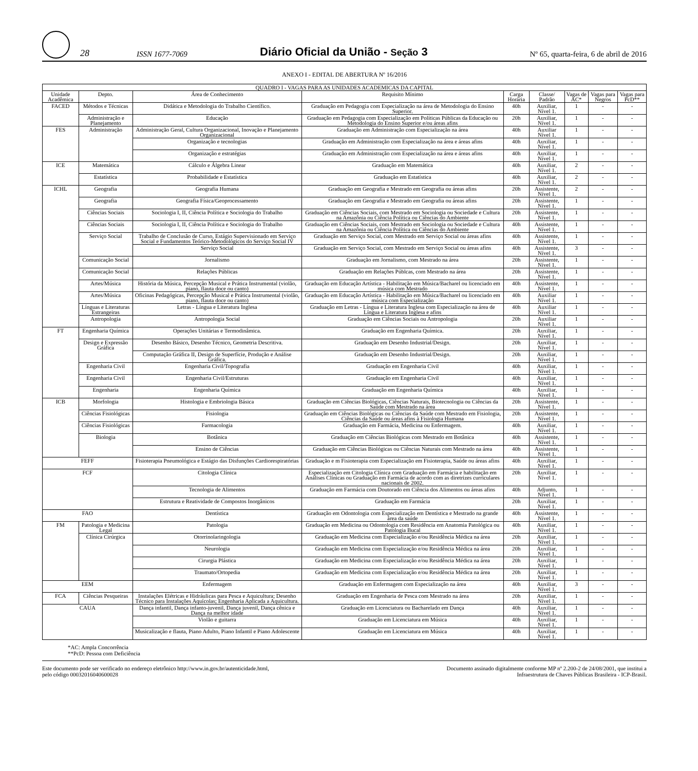28 ISSN 1677-7069 Diário Oficial da União - Seção 3 Nº 65, quarta-feira, 6 de abril de 2016
ANEXO I - EDITAL DE ABERTURA Nº 16/2016
| QUADRO I - VAGAS PARA AS UNIDADES ACADEMICAS DA CAPITAL | | | | | | | | |
| --- | --- | --- | --- | --- | --- | --- | --- | --- |
| Unidade Acadêmica | Depto. | Área de Conhecimento | Requisito Mínimo | Carga Horária | Classe/ Padrão | Vagas de AC* | Vagas para Negros | Vagas para PcD** |
| FACED | Métodos e Técnicas | Didática e Metodologia do Trabalho Científico. | Graduação em Pedagogia com Especialização na área de Metodologia do Ensino Superior. | 40h | Auxiliar, Nível 1. | 1 | - | - |
| | Administração e Planejamento | Educação | Graduação em Pedagogia com Especialização em Políticas Públicas da Educação ou Metodologia do Ensino Superior e/ou áreas afins | 20h | Auxiliar, Nível 1. | 1 | - | - |
| FES | Administração | Administração Geral, Cultura Organizacional, Inovação e Planejamento Organizacional | Graduação em Administração com Especialização na área | 40h | Auxiliar Nível 1. | 1 | - | - |
| | | Organização e tecnologias | Graduação em Administração com Especialização na área e áreas afins | 40h | Auxiliar, Nível 1. | 1 | - | - |
| | | Organização e estratégias | Graduação em Administração com Especialização na área e áreas afins | 40h | Auxiliar, Nível 1. | 1 | - | - |
| ICE | Matemática | Cálculo e Álgebra Linear | Graduação em Matemática | 40h | Auxiliar, Nível 1. | 2 | - | - |
| | Estatística | Probabilidade e Estatística | Graduação em Estatística | 40h | Auxiliar, Nível 1. | 2 | - | - |
| ICHL | Geografia | Geografia Humana | Graduação em Geografia e Mestrado em Geografia ou áreas afins | 20h | Assistente, Nível 1. | 2 | - | - |
| | Geografia | Geografia Física/Geoprocessamento | Graduação em Geografia e Mestrado em Geografia ou áreas afins | 20h | Assistente, Nível 1. | 1 | - | - |
| | Ciências Sociais | Sociologia I, II, Ciência Política e Sociologia do Trabalho | Graduação em Ciências Sociais, com Mestrado em Sociologia ou Sociedade e Cultura na Amazônia ou Ciência Política ou Ciências do Ambiente | 20h | Assistente, Nível 1. | 1 | - | - |
| | Ciências Sociais | Sociologia I, II, Ciência Política e Sociologia do Trabalho | Graduação em Ciências Sociais, com Mestrado em Sociologia ou Sociedade e Cultura na Amazônia ou Ciência Política ou Ciências do Ambiente | 40h | Assistente, Nível 1. | 1 | - | - |
| | Serviço Social | Trabalho de Conclusão de Curso, Estágio Supervisionado em Serviço Social e Fundamentos Teórico-Metodológicos do Serviço Social IV | Graduação em Serviço Social, com Mestrado em Serviço Social ou áreas afins | 40h | Assistente, Nível 1. | 1 | - | - |
| | | Serviço Social | Graduação em Serviço Social, com Mestrado em Serviço Social ou áreas afins | 40h | Assistente, Nível 1. | 3 | - | - |
| | Comunicação Social | Jornalismo | Graduação em Jornalismo, com Mestrado na área | 20h | Assistente, Nível 1. | 1 | - | - |
| | Comunicação Social | Relações Públicas | Graduação em Relações Públcas, com Mestrado na área | 20h | Assistente, Nível 1. | 1 | - | - |
| | Artes/Música | História da Música, Percepção Musical e Prática Instrumental (violão, piano, flauta doce ou canto) | Graduação em Educação Artística - Habilitação em Música/Bacharel ou licenciado em música com Mestrado | 40h | Assistente, Nível 1. | 1 | - | - |
| | Artes/Música | Oficinas Pedagógicas, Percepção Musical e Prática Instrumental (violão, piano, flauta doce ou canto) | Graduação em Educação Artística - Habilitação em Música/Bacharel ou licenciado em música com Especialização | 40h | Auxiliar Nível 1. | 1 | - | - |
| | Línguas e Literaturas Estrangeiras | Letras - Língua e Literatura Inglesa | Graduação em Letras - Língua e Literatura Inglesa com Especialização na área de Língua e Literatura Inglesa e afins | 40h | Auxiliar Nível 1. | 1 | - | - |
| | Antropologia | Antropologia Social | Graduação em Ciências Sociais ou Antropologia | 20h | Auxiliar Nível 1. | 1 | - | - |
| FT | Engenharia Química | Operações Unitárias e Termodinâmica. | Graduação em Engenharia Química. | 20h | Auxiliar, Nível 1. | 1 | - | - |
| | Design e Expressão Gráfica | Desenho Básico, Desenho Técnico, Geometria Descritiva. | Graduação em Desenho Industrial/Design. | 20h | Auxiliar, Nível 1. | 1 | - | - |
| | | Computação Gráfica II, Design de Superfície, Produção e Análise Gráfica. | Graduação em Desenho Industrial/Design. | 20h | Auxiliar, Nível 1. | 1 | - | - |
| | Engenharia Civil | Engenharia Civil/Topografia | Graduação em Engenharia Civil | 40h | Auxiliar, Nível 1. | 1 | - | - |
| | Engenharia Civil | Engenharia Civil/Estruturas | Graduação em Engenharia Civil | 40h | Auxiliar, Nível 1. | 1 | - | - |
| | Engenharia | Engenharia Química | Graduação em Engenharia Química | 40h | Auxiliar, Nível 1. | 1 | - | - |
| ICB | Morfologia | Histologia e Embriologia Básica | Graduação em Ciências Biológicas, Ciências Naturais, Biotecnologia ou Ciências da Saúde com Mestrado na área | 20h | Assistente, Nível 1. | 1 | - | - |
| | Ciências Fisiológicas | Fisiologia | Graduação em Ciências Biológicas ou Ciências da Saúde com Mestrado em Fisiologia, Ciências da Saúde ou áreas afins à Fisiologia Humana | 20h | Assistente, Nível 1. | 1 | - | - |
| | Ciências Fisiológicas | Farmacologia | Graduação em Farmácia, Medicina ou Enfermagem. | 40h | Auxiliar, Nível 1. | 1 | - | - |
| | Biologia | Botânica | Graduação em Ciências Biológicas com Mestrado em Botânica | 40h | Assistente, Nível 1. | 1 | - | - |
| | | Ensino de Ciências | Graduação em Ciências Biológicas ou Ciências Naturais com Mestrado na área | 40h | Assistente, Nível 1. | 1 | - | - |
| FEFF | | Fisioterapia Pneumológica e Estágio das Disfunções Cardiorespiratórias | Graduação e m Fisioterapia com Especialização em Fisioterapia, Saúde ou áreas afins | 40h | Auxiliar, Nível 1. | 1 | - | - |
| FCF | | Citologia Clínica | Especialização em Citologia Clínica com Graduação em Farmácia e habilitação em Análises Clínicas ou Graduação em Farmácia de acordo com as diretrizes curriculares nacionais de 2002. | 20h | Auxiliar, Nível 1. | 1 | - | - |
| | | Tecnologia de Alimentos | Graduação em Farmácia com Doutorado em Ciência dos Alimentos ou áreas afins | 40h | Adjunto, Nível 1. | 1 | - | - |
| | | Estrutura e Reatividade de Compostos Inorgânicos | Graduação em Farmácia | 20h | Auxiliar, Nível 1. | 1 | - | - |
| FAO | | Dentística | Graduação em Odontologia com Especialização em Dentística e Mestrado na grande área da saúde | 40h | Assistente, Nível 1. | 1 | - | - |
| FM | Patologia e Medicina Legal | Patologia | Graduação em Medicina ou Odontologia com Residência em Anatomia Patológica ou Patologia Bucal | 40h | Auxiliar, Nível 1. | 1 | - | - |
| | Clínica Cirúrgica | Otorrinolaringologia | Graduação em Medicina com Especialização e/ou Residência Médica na área | 20h | Auxiliar, Nível 1. | 1 | - | - |
| | | Neurologia | Graduação em Medicina com Especialização e/ou Residência Médica na área | 20h | Auxiliar, Nível 1. | 1 | - | - |
| | | Cirurgia Plástica | Graduação em Medicina com Especialização e/ou Residência Médica na área | 20h | Auxiliar, Nível 1. | 1 | - | - |
| | | Traumato/Ortopedia | Graduação em Medicina com Especialização e/ou Residência Médica na área | 20h | Auxiliar, Nível 1. | 1 | - | - |
| EEM | | Enfermagem | Graduação em Enfermagem com Especialização na área | 40h | Auxiliar, Nível 1. | 3 | - | - |
| FCA | Ciências Pesqueiras | Instalações Elétricas e Hidráulicas para Pesca e Aquicultura; Desenho Técnico para Instalações Aquícolas; Engenharia Aplicada a Aquicultura. | Graduação em Engenharia de Pesca com Mestrado na área | 20h | Auxiliar, Nível 1. | 1 | - | - |
| CAUA | | Dança infantil, Dança infanto-juvenil, Dança juvenil, Dança cênica e Dança na melhor idade | Graduação em Licenciatura ou Bacharelado em Dança | 40h | Auxiliar, Nível 1. | 1 | - | - |
| | | Violão e guitarra | Graduação em Licenciatura em Música | 40h | Auxiliar, Nível 1. | 1 | - | - |
| | | Musicalização e flauta, Piano Adulto, Piano Infantil e Piano Adolescente | Graduação em Licenciatura em Música | 40h | Auxiliar, Nível 1. | 1 | - | - |
*AC: Ampla Concorrência
**PcD: Pessoa com Deficiência
Este documento pode ser verificado no endereço eletrônico http://www.in.gov.br/autenticidade.html,
pelo código 00032016040600028
Documento assinado digitalmente conforme MP nº 2.200-2 de 24/08/2001, que institui a
Infraestrutura de Chaves Públicas Brasileira - ICP-Brasil.